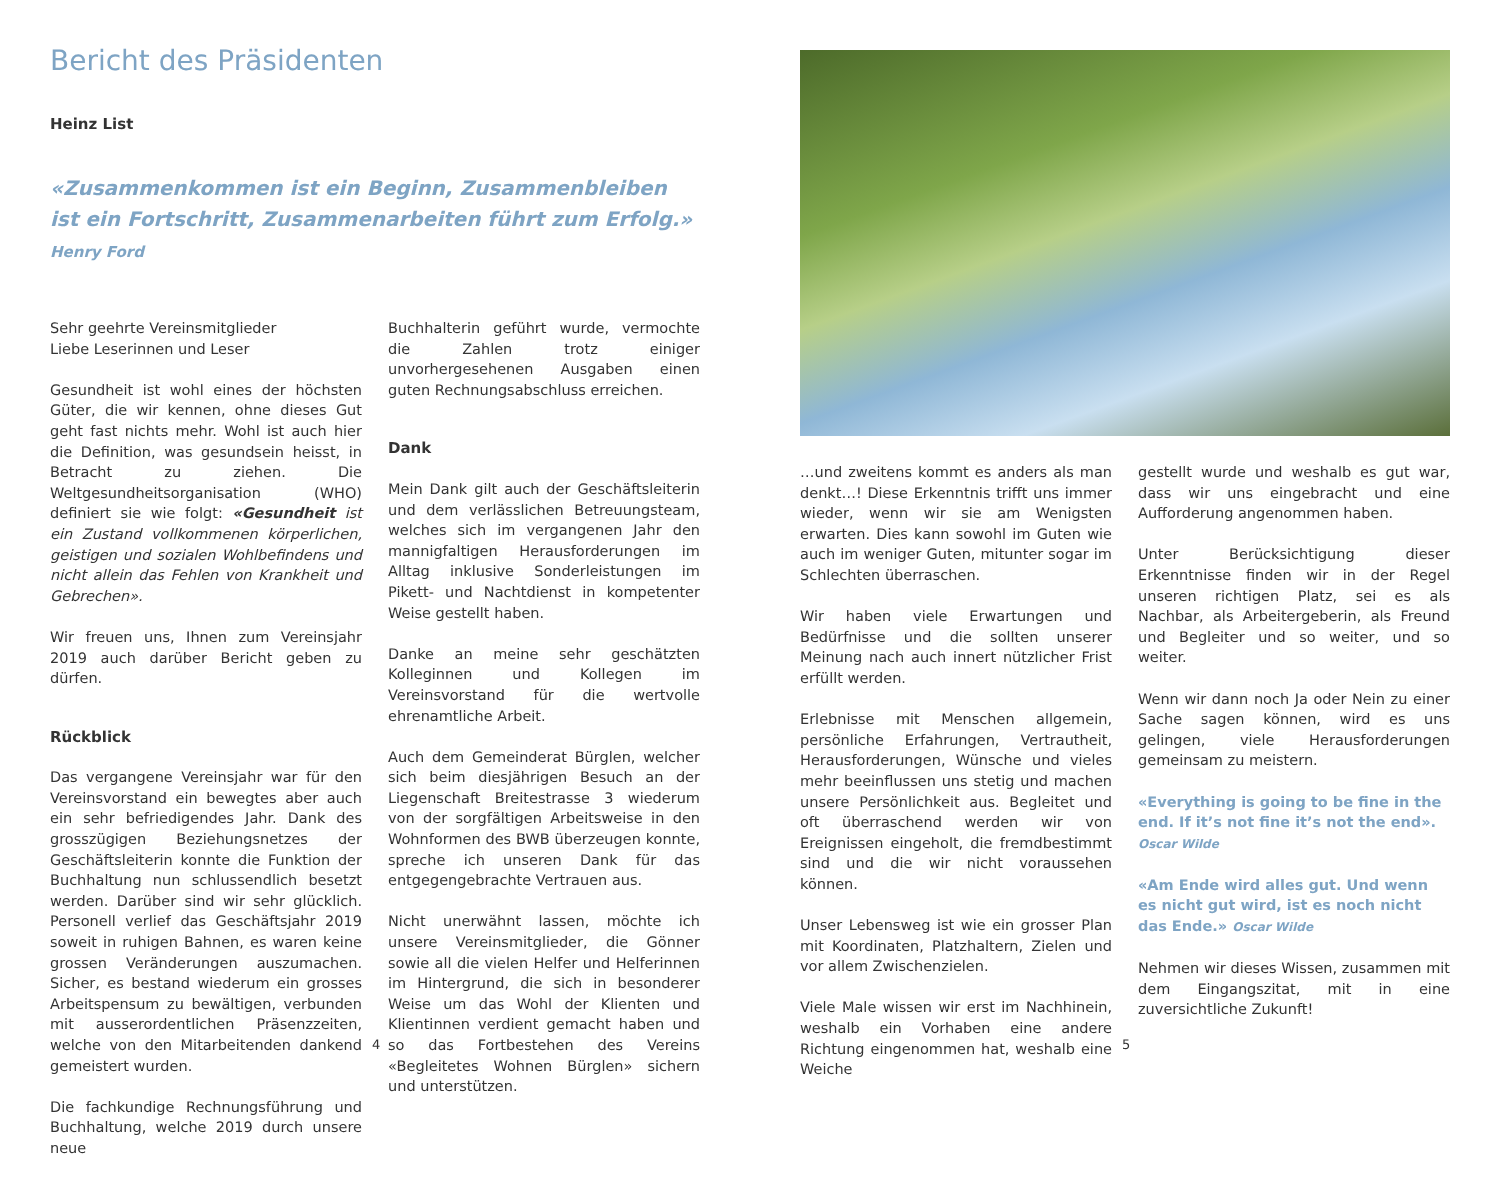Bericht des Präsidenten
Heinz List
«Zusammenkommen ist ein Beginn, Zusammenbleiben ist ein Fortschritt, Zusammenarbeiten führt zum Erfolg.» Henry Ford
Sehr geehrte Vereinsmitglieder
Liebe Leserinnen und Leser
Gesundheit ist wohl eines der höchsten Güter, die wir kennen, ohne dieses Gut geht fast nichts mehr. Wohl ist auch hier die Definition, was gesundsein heisst, in Betracht zu ziehen. Die Weltgesundheitsorganisation (WHO) definiert sie wie folgt: «Gesundheit ist ein Zustand vollkommenen körperlichen, geistigen und sozialen Wohlbefindens und nicht allein das Fehlen von Krankheit und Gebrechen».
Wir freuen uns, Ihnen zum Vereinsjahr 2019 auch darüber Bericht geben zu dürfen.
Rückblick
Das vergangene Vereinsjahr war für den Vereinsvorstand ein bewegtes aber auch ein sehr befriedigendes Jahr. Dank des grosszügigen Beziehungsnetzes der Geschäftsleiterin konnte die Funktion der Buchhaltung nun schlussendlich besetzt werden. Darüber sind wir sehr glücklich. Personell verlief das Geschäftsjahr 2019 soweit in ruhigen Bahnen, es waren keine grossen Veränderungen auszumachen. Sicher, es bestand wiederum ein grosses Arbeitspensum zu bewältigen, verbunden mit ausserordentlichen Präsenzzeiten, welche von den Mitarbeitenden dankend gemeistert wurden.
Die fachkundige Rechnungsführung und Buchhaltung, welche 2019 durch unsere neue
Buchhalterin geführt wurde, vermochte die Zahlen trotz einiger unvorhergesehenen Ausgaben einen guten Rechnungsabschluss erreichen.
Dank
Mein Dank gilt auch der Geschäftsleiterin und dem verlässlichen Betreuungsteam, welches sich im vergangenen Jahr den mannigfaltigen Herausforderungen im Alltag inklusive Sonderleistungen im Pikett- und Nachtdienst in kompetenter Weise gestellt haben.
Danke an meine sehr geschätzten Kolleginnen und Kollegen im Vereinsvorstand für die wertvolle ehrenamtliche Arbeit.
Auch dem Gemeinderat Bürglen, welcher sich beim diesjährigen Besuch an der Liegenschaft Breitestrasse 3 wiederum von der sorgfältigen Arbeitsweise in den Wohnformen des BWB überzeugen konnte, spreche ich unseren Dank für das entgegengebrachte Vertrauen aus.
Nicht unerwähnt lassen, möchte ich unsere Vereinsmitglieder, die Gönner sowie all die vielen Helfer und Helferinnen im Hintergrund, die sich in besonderer Weise um das Wohl der Klienten und Klientinnen verdient gemacht haben und so das Fortbestehen des Vereins «Begleitetes Wohnen Bürglen» sichern und unterstützen.
4
…und zweitens kommt es anders als man denkt…! Diese Erkenntnis trifft uns immer wieder, wenn wir sie am Wenigsten erwarten. Dies kann sowohl im Guten wie auch im weniger Guten, mitunter sogar im Schlechten überraschen.
Wir haben viele Erwartungen und Bedürfnisse und die sollten unserer Meinung nach auch innert nützlicher Frist erfüllt werden.
Erlebnisse mit Menschen allgemein, persönliche Erfahrungen, Vertrautheit, Herausforderungen, Wünsche und vieles mehr beeinflussen uns stetig und machen unsere Persönlichkeit aus. Begleitet und oft überraschend werden wir von Ereignissen eingeholt, die fremdbestimmt sind und die wir nicht voraussehen können.
Unser Lebensweg ist wie ein grosser Plan mit Koordinaten, Platzhaltern, Zielen und vor allem Zwischenzielen.
Viele Male wissen wir erst im Nachhinein, weshalb ein Vorhaben eine andere Richtung eingenommen hat, weshalb eine Weiche
gestellt wurde und weshalb es gut war, dass wir uns eingebracht und eine Aufforderung angenommen haben.
Unter Berücksichtigung dieser Erkenntnisse finden wir in der Regel unseren richtigen Platz, sei es als Nachbar, als Arbeitergeberin, als Freund und Begleiter und so weiter, und so weiter.
Wenn wir dann noch Ja oder Nein zu einer Sache sagen können, wird es uns gelingen, viele Herausforderungen gemeinsam zu meistern.
«Everything is going to be fine in the end. If it’s not fine it’s not the end».
Oscar Wilde
«Am Ende wird alles gut. Und wenn es nicht gut wird, ist es noch nicht das Ende.» Oscar Wilde
Nehmen wir dieses Wissen, zusammen mit dem Eingangszitat, mit in eine zuversichtliche Zukunft!
5